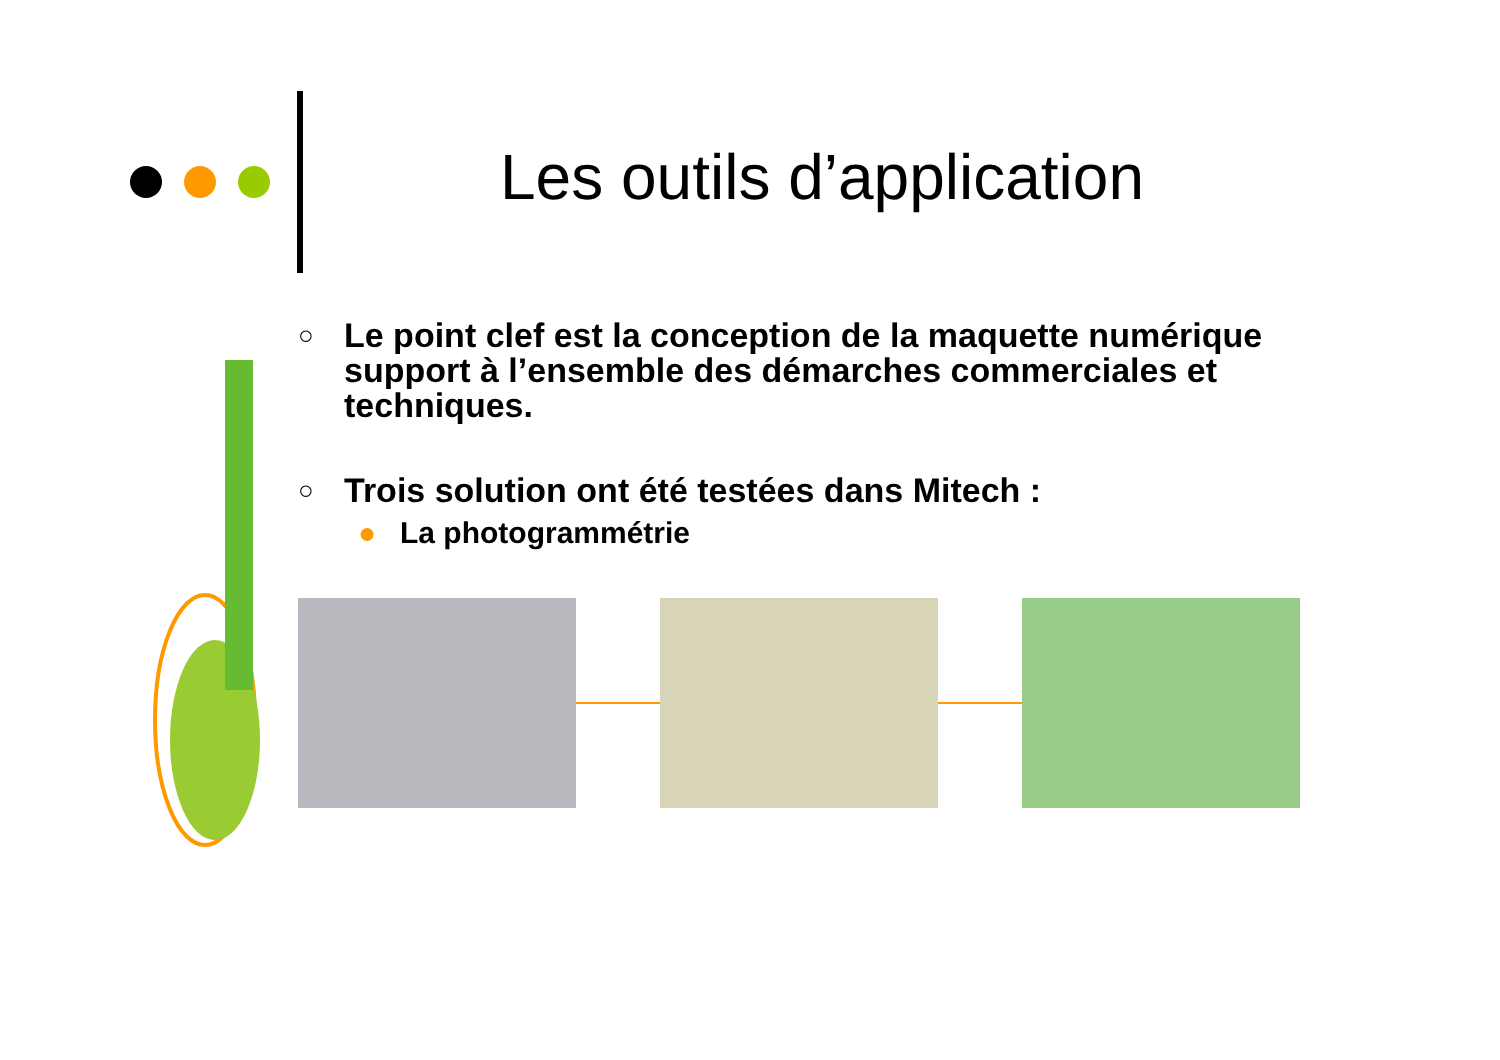Les outils d’application
○
Le point clef est la conception de la maquette numérique support à l’ensemble des démarches commerciales et techniques.
○
Trois solution ont été testées dans Mitech :
● La photogrammétrie